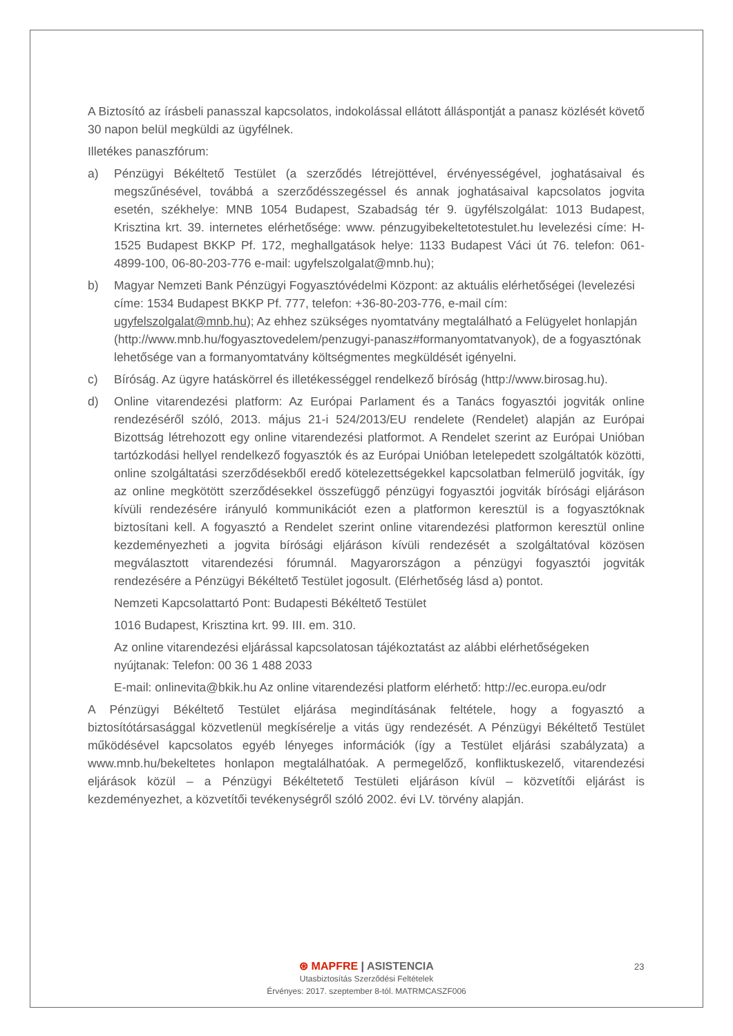A Biztosító az írásbeli panasszal kapcsolatos, indokolással ellátott álláspontját a panasz közlését követő 30 napon belül megküldi az ügyfélnek.
Illetékes panaszfórum:
a) Pénzügyi Békéltető Testület (a szerződés létrejöttével, érvényességével, joghatásaival és megszűnésével, továbbá a szerződésszegéssel és annak joghatásaival kapcsolatos jogvita esetén, székhelye: MNB 1054 Budapest, Szabadság tér 9. ügyfélszolgálat: 1013 Budapest, Krisztina krt. 39. internetes elérhetősége: www. pénzugyibekeltetotestulet.hu levelezési címe: H-1525 Budapest BKKP Pf. 172, meghallgatások helye: 1133 Budapest Váci út 76. telefon: 061-4899-100, 06-80-203-776 e-mail: ugyfelszolgalat@mnb.hu);
b) Magyar Nemzeti Bank Pénzügyi Fogyasztóvédelmi Központ: az aktuális elérhetőségei (levelezési címe: 1534 Budapest BKKP Pf. 777, telefon: +36-80-203-776, e-mail cím: ugyfelszolgalat@mnb.hu); Az ehhez szükséges nyomtatvány megtalálható a Felügyelet honlapján (http://www.mnb.hu/fogyasztovedelem/penzugyi-panasz#formanyomtatvanyok), de a fogyasztónak lehetősége van a formanyomtatvány költségmentes megküldését igényelni.
c) Bíróság. Az ügyre hatáskörrel és illetékességgel rendelkező bíróság (http://www.birosag.hu).
d) Online vitarendezési platform: Az Európai Parlament és a Tanács fogyasztói jogviták online rendezéséről szóló, 2013. május 21-i 524/2013/EU rendelete (Rendelet) alapján az Európai Bizottság létrehozott egy online vitarendezési platformot. A Rendelet szerint az Európai Unióban tartózkodási hellyel rendelkező fogyasztók és az Európai Unióban letelepedett szolgáltatók közötti, online szolgáltatási szerződésekből eredő kötelezettségekkel kapcsolatban felmerülő jogviták, így az online megkötött szerződésekkel összefüggő pénzügyi fogyasztói jogviták bírósági eljáráson kívüli rendezésére irányuló kommunikációt ezen a platformon keresztül is a fogyasztóknak biztosítani kell. A fogyasztó a Rendelet szerint online vitarendezési platformon keresztül online kezdeményezheti a jogvita bírósági eljáráson kívüli rendezését a szolgáltatóval közösen megválasztott vitarendezési fórumnál. Magyarországon a pénzügyi fogyasztói jogviták rendezésére a Pénzügyi Békéltető Testület jogosult. (Elérhetőség lásd a) pontot.
Nemzeti Kapcsolattartó Pont: Budapesti Békéltető Testület
1016 Budapest, Krisztina krt. 99. III. em. 310.
Az online vitarendezési eljárással kapcsolatosan tájékoztatást az alábbi elérhetőségeken nyújtanak: Telefon: 00 36 1 488 2033
E-mail: onlinevita@bkik.hu Az online vitarendezési platform elérhető: http://ec.europa.eu/odr
A Pénzügyi Békéltető Testület eljárása megindításának feltétele, hogy a fogyasztó a biztosítótársasággal közvetlenül megkísérelje a vitás ügy rendezését. A Pénzügyi Békéltető Testület működésével kapcsolatos egyéb lényeges információk (így a Testület eljárási szabályzata) a www.mnb.hu/bekeltetes honlapon megtalálhatóak. A permegelőző, konfliktuskezelő, vitarendezési eljárások közül – a Pénzügyi Békéltetető Testületi eljáráson kívül – közvetítői eljárást is kezdeményezhet, a közvetítői tevékenységről szóló 2002. évi LV. törvény alapján.
⊛ MAPFRE | ASISTENCIA
Utasbiztosítás Szerződési Feltételek
Érvényes: 2017. szeptember 8-tól. MATRMCASZF006
23